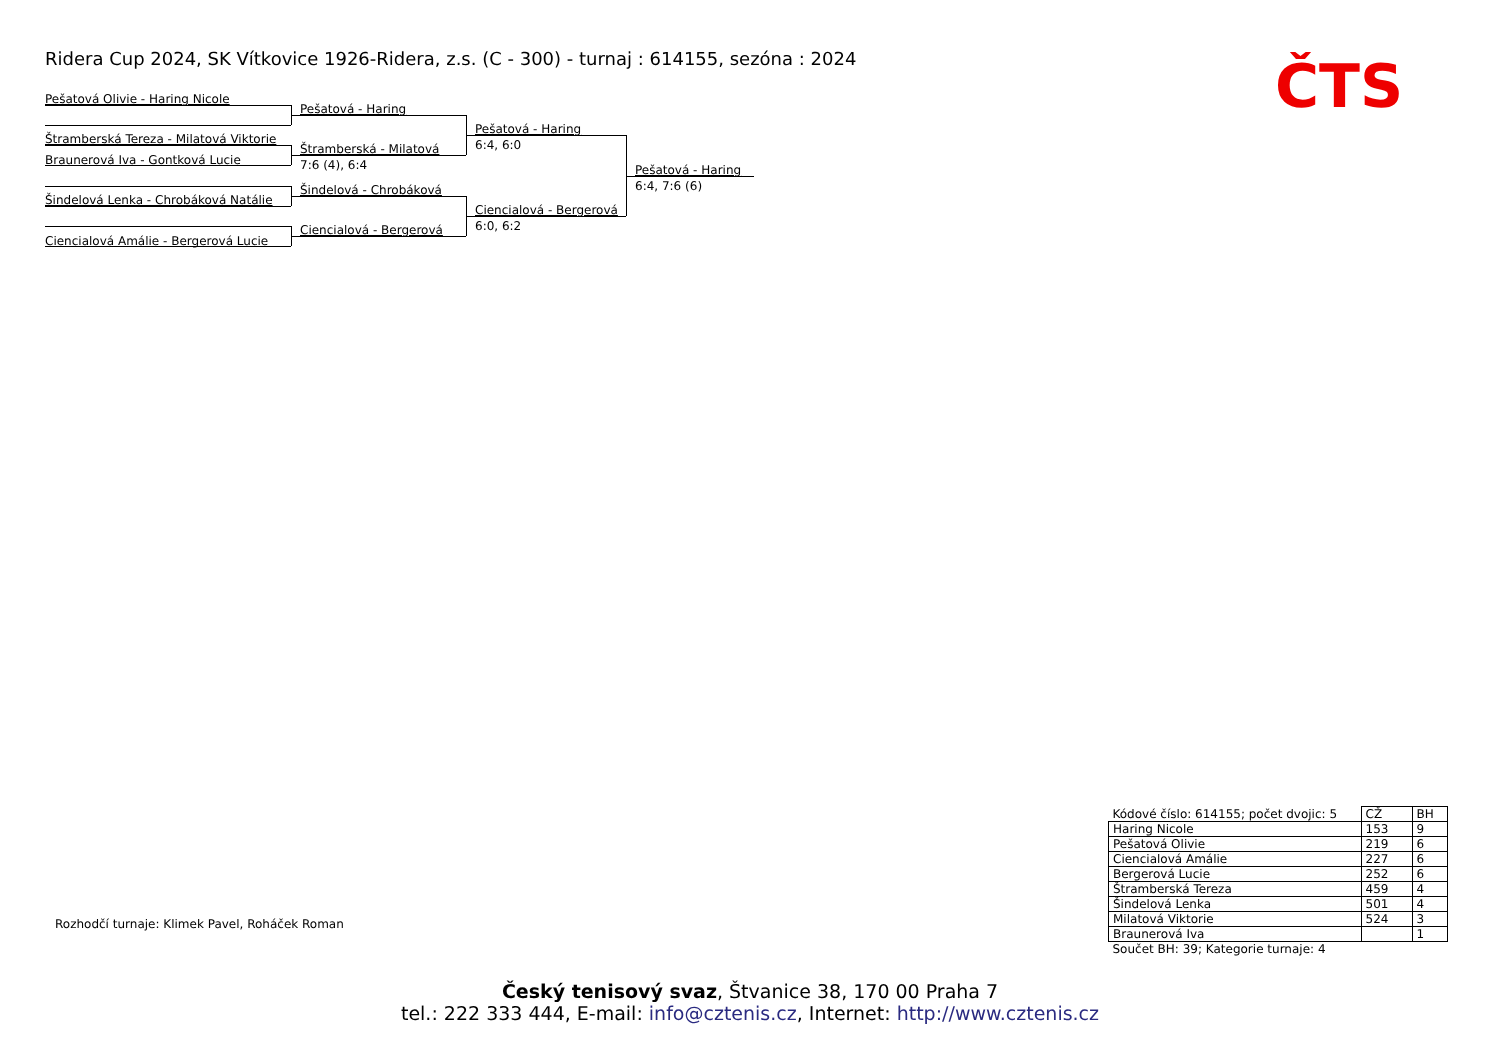Ridera Cup 2024, SK Vítkovice 1926-Ridera, z.s. (C - 300) - turnaj : 614155, sezóna : 2024
ČTS
Pešatová Olivie - Haring Nicole
Štramberská Tereza - Milatová Viktorie
Braunerová Iva - Gontková Lucie
Šindelová Lenka - Chrobáková Natálie
Ciencialová Amálie - Bergerová Lucie
Pešatová - Haring
Štramberská - Milatová
7:6 (4), 6:4
Šindelová - Chrobáková
Ciencialová - Bergerová
Pešatová - Haring
6:4, 6:0
Ciencialová - Bergerová
6:0, 6:2
Pešatová - Haring
6:4, 7:6 (6)
Rozhodčí turnaje: Klimek Pavel, Roháček Roman
| Kódové číslo: 614155; počet dvojic: 5 | CŽ | BH |
| Haring Nicole | 153 | 9 |
| Pešatová Olivie | 219 | 6 |
| Ciencialová Amálie | 227 | 6 |
| Bergerová Lucie | 252 | 6 |
| Štramberská Tereza | 459 | 4 |
| Šindelová Lenka | 501 | 4 |
| Milatová Viktorie | 524 | 3 |
| Braunerová Iva | | 1 |
| Součet BH: 39; Kategorie turnaje: 4 | | |
Český tenisový svaz, Štvanice 38, 170 00 Praha 7
tel.: 222 333 444, E-mail: info@cztenis.cz, Internet: http://www.cztenis.cz